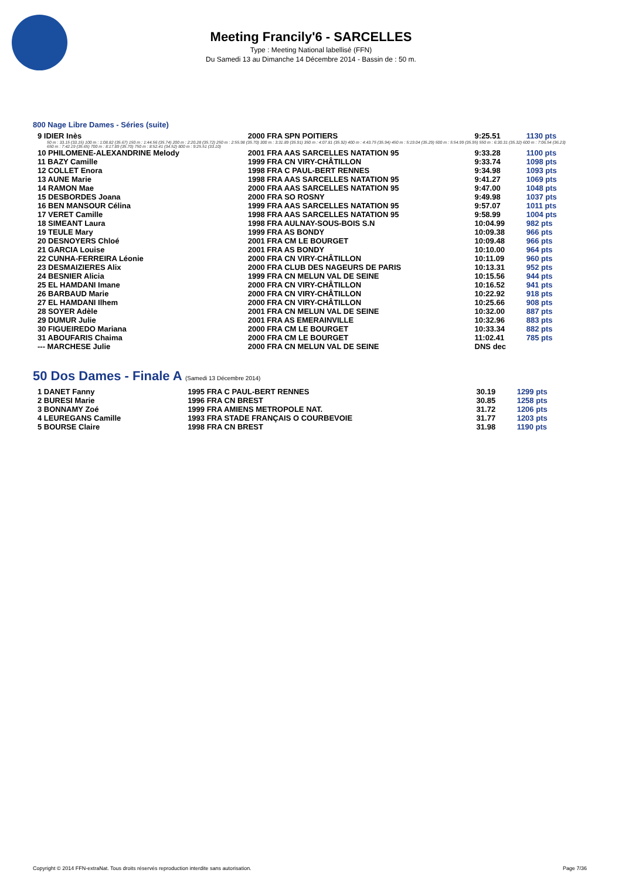Meeting Francily'6 - SARCELLES
Type : Meeting National labellisé (FFN)
Du Samedi 13 au Dimanche 14 Décembre 2014 - Bassin de : 50 m.
800 Nage Libre Dames - Séries (suite)
| 9 IDIER Inès | 2000 FRA SPN POITIERS | 9:25.51 | 1130 pts |
| 50 m : 33.15 (33.15) 100 m : 1:08.82 (35.67) 150 m : 1:44.56 (35.74) 200 m : 2:20.28 (35.72) 250 m : 2:55.98 (35.70) 300 m : 3:31.89 (35.91) 350 m : 4:07.81 (35.92) 400 m : 4:43.75 (35.94) 450 m : 5:19.04 (35.29) 500 m : 5:54.99 (35.95) 550 m : 6:30.31 (35.32) 600 m : 7:06.54 (36.23) 650 m : 7:42.19 (35.65) 700 m : 8:17.89 (35.70) 750 m : 8:52.41 (34.52) 800 m : 9:25.51 (33.10) | | | |
| 10 PHILOMENE-ALEXANDRINE Melody | 2001 FRA AAS SARCELLES NATATION 95 | 9:33.28 | 1100 pts |
| 11 BAZY Camille | 1999 FRA CN VIRY-CHÂTILLON | 9:33.74 | 1098 pts |
| 12 COLLET Enora | 1998 FRA C PAUL-BERT RENNES | 9:34.98 | 1093 pts |
| 13 AUNE Marie | 1998 FRA AAS SARCELLES NATATION 95 | 9:41.27 | 1069 pts |
| 14 RAMON Mae | 2000 FRA AAS SARCELLES NATATION 95 | 9:47.00 | 1048 pts |
| 15 DESBORDES Joana | 2000 FRA SO ROSNY | 9:49.98 | 1037 pts |
| 16 BEN MANSOUR Célina | 1999 FRA AAS SARCELLES NATATION 95 | 9:57.07 | 1011 pts |
| 17 VERET Camille | 1998 FRA AAS SARCELLES NATATION 95 | 9:58.99 | 1004 pts |
| 18 SIMEANT Laura | 1998 FRA AULNAY-SOUS-BOIS S.N | 10:04.99 | 982 pts |
| 19 TEULE Mary | 1999 FRA AS BONDY | 10:09.38 | 966 pts |
| 20 DESNOYERS Chloé | 2001 FRA CM LE BOURGET | 10:09.48 | 966 pts |
| 21 GARCIA Louise | 2001 FRA AS BONDY | 10:10.00 | 964 pts |
| 22 CUNHA-FERREIRA Léonie | 2000 FRA CN VIRY-CHÂTILLON | 10:11.09 | 960 pts |
| 23 DESMAIZIERES Alix | 2000 FRA CLUB DES NAGEURS DE PARIS | 10:13.31 | 952 pts |
| 24 BESNIER Alicia | 1999 FRA CN MELUN VAL DE SEINE | 10:15.56 | 944 pts |
| 25 EL HAMDANI Imane | 2000 FRA CN VIRY-CHÂTILLON | 10:16.52 | 941 pts |
| 26 BARBAUD Marie | 2000 FRA CN VIRY-CHÂTILLON | 10:22.92 | 918 pts |
| 27 EL HAMDANI Ilhem | 2000 FRA CN VIRY-CHÂTILLON | 10:25.66 | 908 pts |
| 28 SOYER Adèle | 2001 FRA CN MELUN VAL DE SEINE | 10:32.00 | 887 pts |
| 29 DUMUR Julie | 2001 FRA AS EMERAINVILLE | 10:32.96 | 883 pts |
| 30 FIGUEIREDO Mariana | 2000 FRA CM LE BOURGET | 10:33.34 | 882 pts |
| 31 ABOUFARIS Chaima | 2000 FRA CM LE BOURGET | 11:02.41 | 785 pts |
| --- MARCHESE Julie | 2000 FRA CN MELUN VAL DE SEINE | DNS dec | |
50 Dos Dames - Finale A (Samedi 13 Décembre 2014)
| 1 DANET Fanny | 1995 FRA C PAUL-BERT RENNES | 30.19 | 1299 pts |
| 2 BURESI Marie | 1996 FRA CN BREST | 30.85 | 1258 pts |
| 3 BONNAMY Zoé | 1999 FRA AMIENS METROPOLE NAT. | 31.72 | 1206 pts |
| 4 LEUREGANS Camille | 1993 FRA STADE FRANÇAIS O COURBEVOIE | 31.77 | 1203 pts |
| 5 BOURSE Claire | 1998 FRA CN BREST | 31.98 | 1190 pts |
Copyright © 2014 FFN-extraNat. Tous droits réservés reproduction interdite sans autorisation. Page 7/36